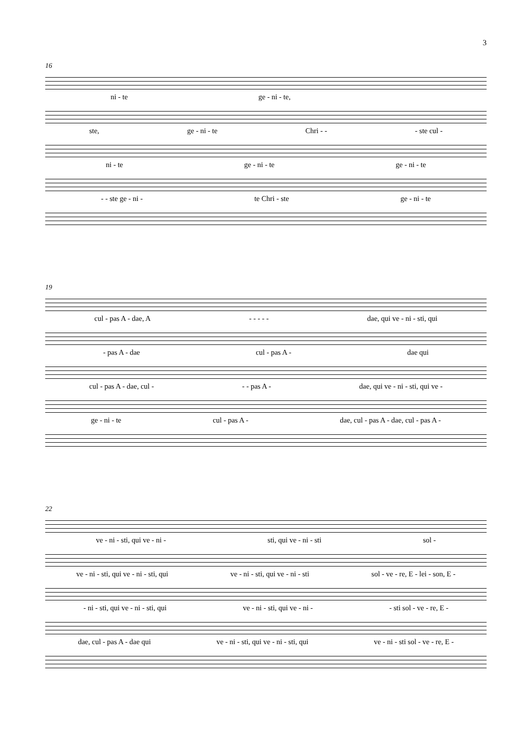3
16
ni - te ge - ni - te,
ste, ge - ni - te Chri - - - ste cul -
ni - te ge - ni - te ge - ni - te
- - ste ge - ni - te Chri - ste ge - ni - te
19
cul - pas A - dae, A - - - - - dae, qui ve - ni - sti, qui
- pas A - dae cul - pas A - dae qui
cul - pas A - dae, cul - - - pas A - dae, qui ve - ni - sti, qui ve -
ge - ni - te cul - pas A - dae, cul - pas A - dae, cul - pas A -
22
ve - ni - sti, qui ve - ni - sti, qui ve - ni - sti sol -
ve - ni - sti, qui ve - ni - sti, qui ve - ni - sti, qui ve - ni - sti sol - ve - re, E - lei - son, E -
- ni - sti, qui ve - ni - sti, qui ve - ni - sti, qui ve - ni - - sti sol - ve - re, E -
dae, cul - pas A - dae qui ve - ni - sti, qui ve - ni - sti, qui ve - ni - sti sol - ve - re, E -